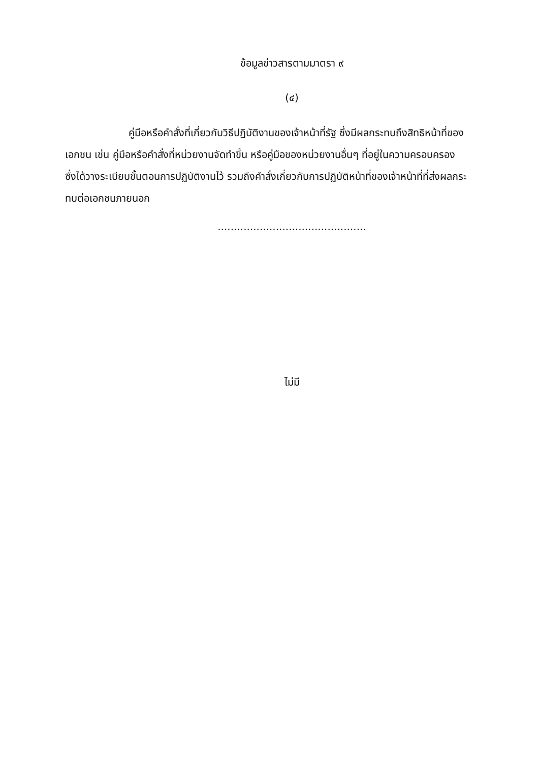ข้อมูลข่าวสารตามมาตรา ๙
(๔)
คู่มือหรือคำสั่งที่เกี่ยวกับวิธีปฏิบัติงานของเจ้าหน้าที่รัฐ ซึ่งมีผลกระทบถึงสิทธิหน้าที่ของเอกชน เช่น คู่มือหรือคำสั่งที่หน่วยงานจัดทำขึ้น หรือคู่มือของหน่วยงานอื่นๆ ที่อยู่ในความครอบครอง ซึ่งได้วางระเบียบขั้นตอนการปฏิบัติงานไว้ รวมถึงคำสั่งเกี่ยวกับการปฏิบัติหน้าที่ของเจ้าหน้าที่ที่ส่งผลกระทบต่อเอกชนภายนอก
..............................................
ไม่มี